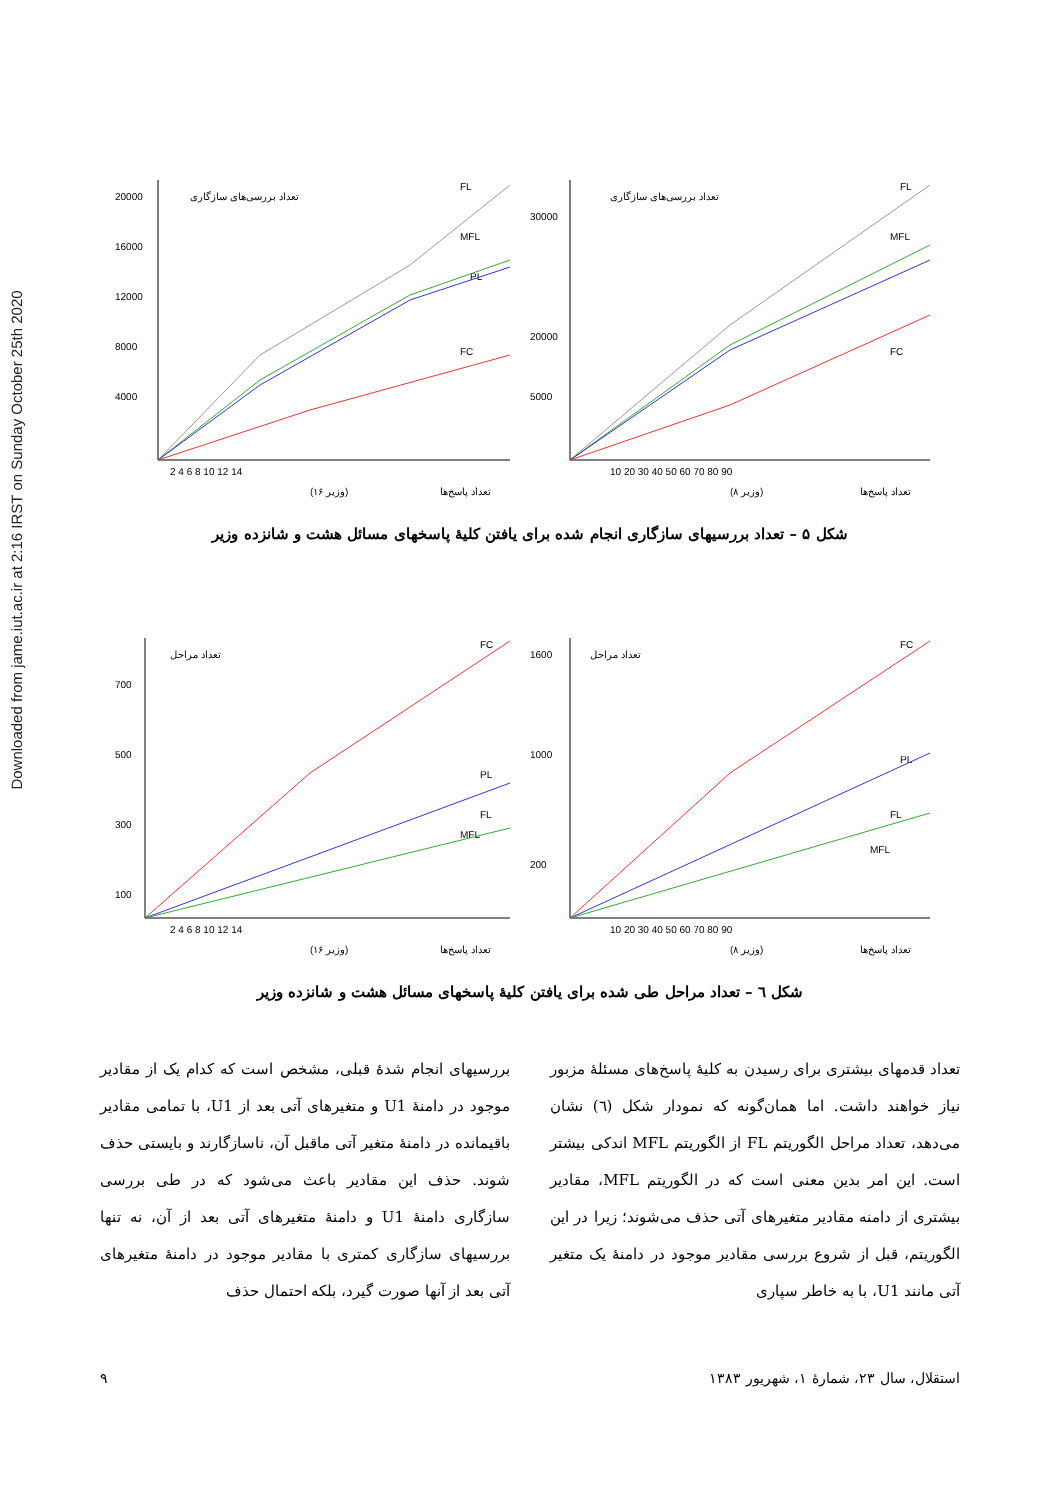Downloaded from jame.iut.ac.ir at 2:16 IRST on Sunday October 25th 2020
20000
16000
12000
8000
4000
تعداد بررسی‌های سازگاری
FL
MFL
PL
FC
2 4 6 8 10 12 14
(۱۶ وزیر)
تعداد پاسخ‌ها
30000
20000
5000
تعداد بررسی‌های سازگاری
FL
MFL
FC
10 20 30 40 50 60 70 80 90
(۸ وزیر)
تعداد پاسخ‌ها
شکل ۵ – تعداد بررسیهای سازگاری انجام شده برای یافتن کلیهٔ پاسخهای مسائل هشت و شانزده وزیر
700
500
300
100
تعداد مراحل
FC
PL
FL
MFL
2 4 6 8 10 12 14
(۱۶ وزیر)
تعداد پاسخ‌ها
1600
1000
200
تعداد مراحل
FC
PL
FL
MFL
10 20 30 40 50 60 70 80 90
(۸ وزیر)
تعداد پاسخ‌ها
شکل ٦ – تعداد مراحل طی شده برای یافتن کلیهٔ پاسخهای مسائل هشت و شانزده وزیر
تعداد قدمهای بیشتری برای رسیدن به کلیهٔ پاسخ‌های مسئلهٔ مزبور نیاز خواهند داشت. اما همان‌گونه که نمودار شکل (٦) نشان می‌دهد، تعداد مراحل الگوریتم FL از الگوریتم MFL اندکی بیشتر است. این امر بدین معنی است که در الگوریتم MFL، مقادیر بیشتری از دامنه مقادیر متغیرهای آتی حذف می‌شوند؛ زیرا در این الگوریتم، قبل از شروع بررسی مقادیر موجود در دامنهٔ یک متغیر آتی مانند U1، با به خاطر سپاری
بررسیهای انجام شدهٔ قبلی، مشخص است که کدام یک از مقادیر موجود در دامنهٔ U1 و متغیرهای آتی بعد از U1، با تمامی مقادیر باقیمانده در دامنهٔ متغیر آتی ماقبل آن، ناسازگارند و بایستی حذف شوند. حذف این مقادیر باعث می‌شود که در طی بررسی سازگاری دامنهٔ U1 و دامنهٔ متغیرهای آتی بعد از آن، نه تنها بررسیهای سازگاری کمتری با مقادیر موجود در دامنهٔ متغیرهای آتی بعد از آنها صورت گیرد، بلکه احتمال حذف
۹ استقلال، سال ۲۳، شمارهٔ ۱، شهریور ۱۳۸۳